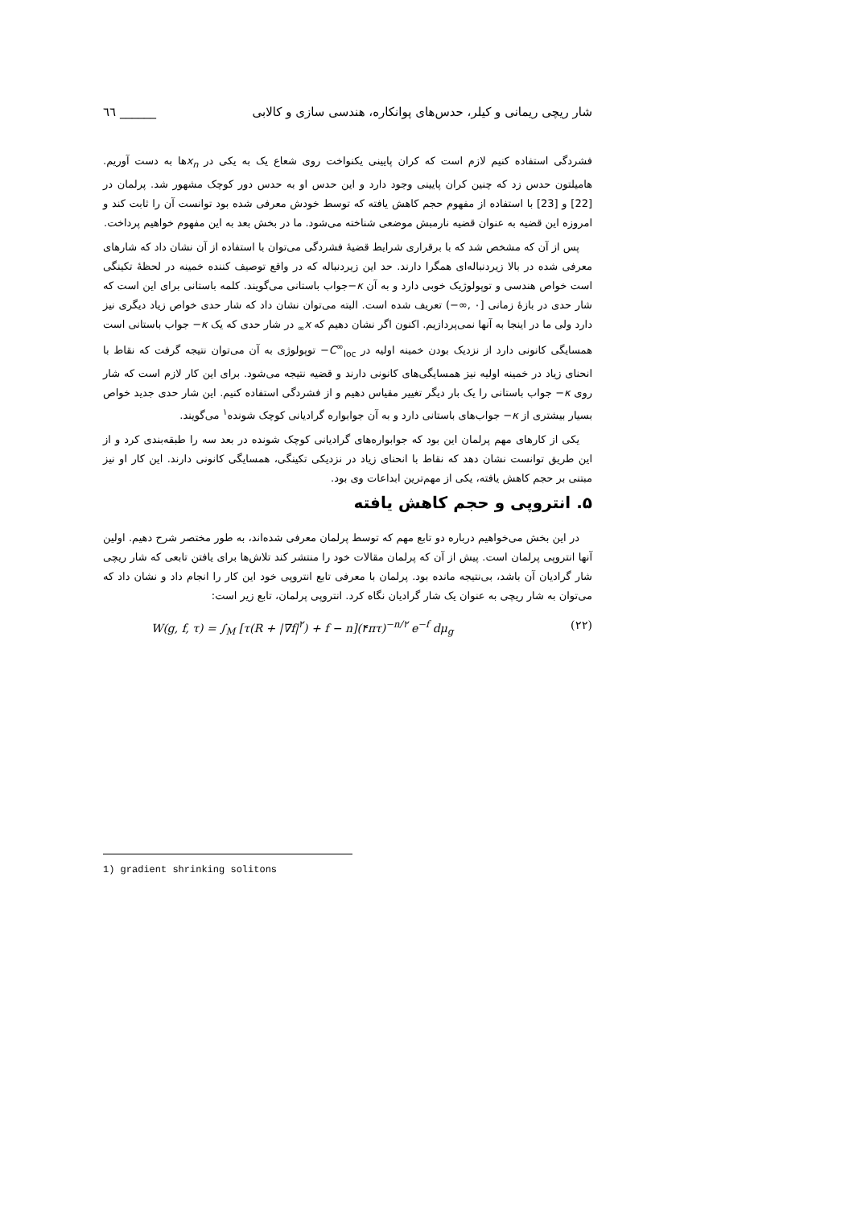شار ریچی ریمانی و کیلر، حدس‌های پوانکاره، هندسی سازی و کالابی ______ ٦٦
فشردگی استفاده کنیم لازم است که کران پایینی یکنواخت روی شعاع یک به یکی در x<sub>n</sub>ها به دست آوریم. هامیلتون حدس زد که چنین کران پایینی وجود دارد و این حدس او به حدس دور کوچک مشهور شد. پرلمان در [22] و [23] با استفاده از مفهوم حجم کاهش یافته که توسط خودش معرفی شده بود توانست آن را ثابت کند و امروزه این قضیه به عنوان قضیه نارمبش موضعی شناخته می‌شود. ما در بخش بعد به این مفهوم خواهیم پرداخت.
پس از آن که مشخص شد که با برقراری شرایط قضیهٔ فشردگی می‌توان با استفاده از آن نشان داد که شارهای معرفی شده در بالا زیردنباله‌ای همگرا دارند. حد این زیردنباله که در واقع توصیف کننده خمینه در لحظهٔ تکینگی است خواص هندسی و توپولوژیک خوبی دارد و به آن κ−جواب باستانی می‌گویند. کلمه باستانی برای این است که شار حدی در بازهٔ زمانی [۰ ,∞−) تعریف شده است. البته می‌توان نشان داد که شار حدی خواص زیاد دیگری نیز دارد ولی ما در اینجا به آنها نمی‌پردازیم. اکنون اگر نشان دهیم که x<sub>∞</sub> در شار حدی که یک κ− جواب باستانی است همسایگی کانونی دارد از نزدیک بودن خمینه اولیه در C<sup>∞</sup><sub>loc</sub>− توپولوژی به آن می‌توان نتیجه گرفت که نقاط با انحنای زیاد در خمینه اولیه نیز همسایگی‌های کانونی دارند و قضیه نتیجه می‌شود. برای این کار لازم است که شار روی κ− جواب باستانی را یک بار دیگر تغییر مقیاس دهیم و از فشردگی استفاده کنیم. این شار حدی جدید خواص بسیار بیشتری از κ− جواب‌های باستانی دارد و به آن جوابواره گرادیانی کوچک شونده<sup>۱</sup> می‌گویند.
یکی از کارهای مهم پرلمان این بود که جوابواره‌های گرادیانی کوچک شونده در بعد سه را طبقه‌بندی کرد و از این طریق توانست نشان دهد که نقاط با انحنای زیاد در نزدیکی تکینگی، همسایگی کانونی دارند. این کار او نیز مبتنی بر حجم کاهش یافته، یکی از مهم‌ترین ابداعات وی بود.
۵. انتروپی و حجم کاهش یافته
در این بخش می‌خواهیم درباره دو تابع مهم که توسط پرلمان معرفی شده‌اند، به طور مختصر شرح دهیم. اولین آنها انتروپی پرلمان است. پیش از آن که پرلمان مقالات خود را منتشر کند تلاش‌ها برای یافتن تابعی که شار ریچی شار گرادیان آن باشد، بی‌نتیجه مانده بود. پرلمان با معرفی تابع انتروپی خود این کار را انجام داد و نشان داد که می‌توان به شار ریچی به عنوان یک شار گرادیان نگاه کرد. انتروپی پرلمان، تابع زیر است:
W(g, f, τ) = ∫<sub>M</sub> [τ(R + |∇f|<sup>۲</sup>) + f − n](۴πτ)<sup>−n/۲</sup> e<sup>−f</sup> dμ<sub>g</sub> (۲۲)
1) gradient shrinking solitons